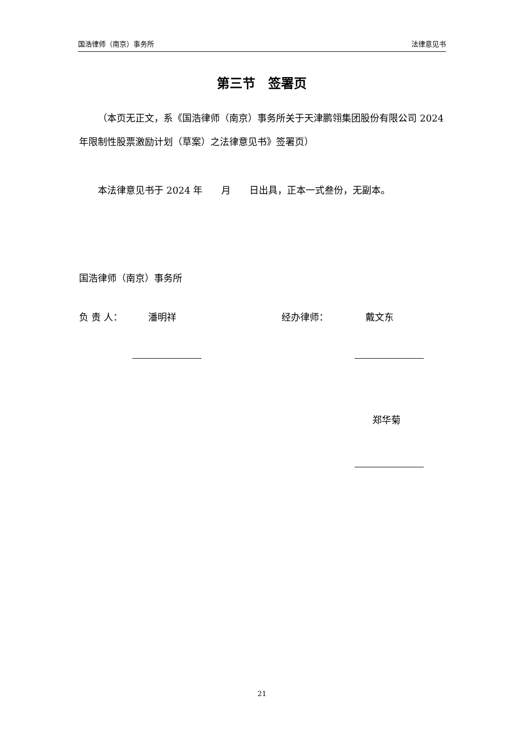国浩律师（南京）事务所 法律意见书
第三节　签署页
（本页无正文，系《国浩律师（南京）事务所关于天津鹏翎集团股份有限公司 2024 年限制性股票激励计划（草案）之法律意见书》签署页）
本法律意见书于 2024 年　　月　　日出具，正本一式叁份，无副本。
国浩律师（南京）事务所
负 责 人： 潘明祥 经办律师： 戴文东
郑华菊
21